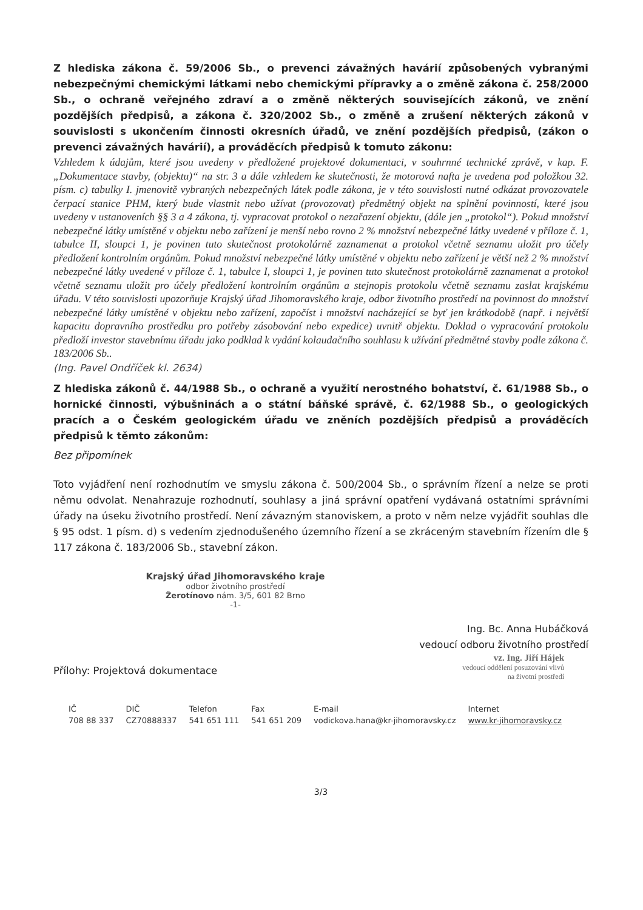Z hlediska zákona č. 59/2006 Sb., o prevenci závažných havárií způsobených vybranými nebezpečnými chemickými látkami nebo chemickými přípravky a o změně zákona č. 258/2000 Sb., o ochraně veřejného zdraví a o změně některých souvisejících zákonů, ve znění pozdějších předpisů, a zákona č. 320/2002 Sb., o změně a zrušení některých zákonů v souvislosti s ukončením činnosti okresních úřadů, ve znění pozdějších předpisů, (zákon o prevenci závažných havárií), a prováděcích předpisů k tomuto zákonu:
Vzhledem k údajům, které jsou uvedeny v předložené projektové dokumentaci, v souhrnné technické zprávě, v kap. F. „Dokumentace stavby, (objektu)“ na str. 3 a dále vzhledem ke skutečnosti, že motorová nafta je uvedena pod položkou 32. písm. c) tabulky I. jmenovitě vybraných nebezpečných látek podle zákona, je v této souvislosti nutné odkázat provozovatele čerpací stanice PHM, který bude vlastnit nebo užívat (provozovat) předmětný objekt na splnění povinností, které jsou uvedeny v ustanoveních §§ 3 a 4 zákona, tj. vypracovat protokol o nezařazení objektu, (dále jen „protokol“). Pokud množství nebezpečné látky umístěné v objektu nebo zařízení je menší nebo rovno 2 % množství nebezpečné látky uvedené v příloze č. 1, tabulce II, sloupci 1, je povinen tuto skutečnost protokolárně zaznamenat a protokol včetně seznamu uložit pro účely předložení kontrolním orgánům. Pokud množství nebezpečné látky umístěné v objektu nebo zařízení je větší než 2 % množství nebezpečné látky uvedené v příloze č. 1, tabulce I, sloupci 1, je povinen tuto skutečnost protokolárně zaznamenat a protokol včetně seznamu uložit pro účely předložení kontrolním orgánům a stejnopis protokolu včetně seznamu zaslat krajskému úřadu. V této souvislosti upozorňuje Krajský úřad Jihomoravského kraje, odbor životního prostředí na povinnost do množství nebezpečné látky umístěné v objektu nebo zařízení, započíst i množství nacházející se byť jen krátkodobě (např. i největší kapacitu dopravního prostředku pro potřeby zásobování nebo expedice) uvnitř objektu. Doklad o vypracování protokolu předloží investor stavebnímu úřadu jako podklad k vydání kolaudačního souhlasu k užívání předmětné stavby podle zákona č. 183/2006 Sb..
(Ing. Pavel Ondříček kl. 2634)
Z hlediska zákonů č. 44/1988 Sb., o ochraně a využití nerostného bohatství, č. 61/1988 Sb., o hornické činnosti, výbušninách a o státní báňské správě, č. 62/1988 Sb., o geologických pracích a o Českém geologickém úřadu ve zněních pozdějších předpisů a prováděcích předpisů k těmto zákonům:
Bez připomínek
Toto vyjádření není rozhodnutím ve smyslu zákona č. 500/2004 Sb., o správním řízení a nelze se proti němu odvolat. Nenahrazuje rozhodnutí, souhlasy a jiná správní opatření vydávaná ostatními správními úřady na úseku životního prostředí. Není závazným stanoviskem, a proto v něm nelze vyjádřit souhlas dle § 95 odst. 1 písm. d) s vedením zjednodušeného územního řízení a se zkráceným stavebním řízením dle § 117 zákona č. 183/2006 Sb., stavební zákon.
Krajský úřad Jihomoravského kraje
odbor životního prostředí
Žerotínovo nám. 3/5, 601 82 Brno
-1-
Ing. Bc. Anna Hubáčková
vedoucí odboru životního prostředí
vz. Ing. Jiří Hájek
vedoucí oddělení posuzování vlivů
na životní prostředí
Přílohy: Projektová dokumentace
| IČ | DIČ | Telefon | Fax | E-mail | Internet |
| 708 88 337 | CZ70888337 | 541 651 111 | 541 651 209 | vodickova.hana@kr-jihomoravsky.cz | www.kr-jihomoravsky.cz |
3/3